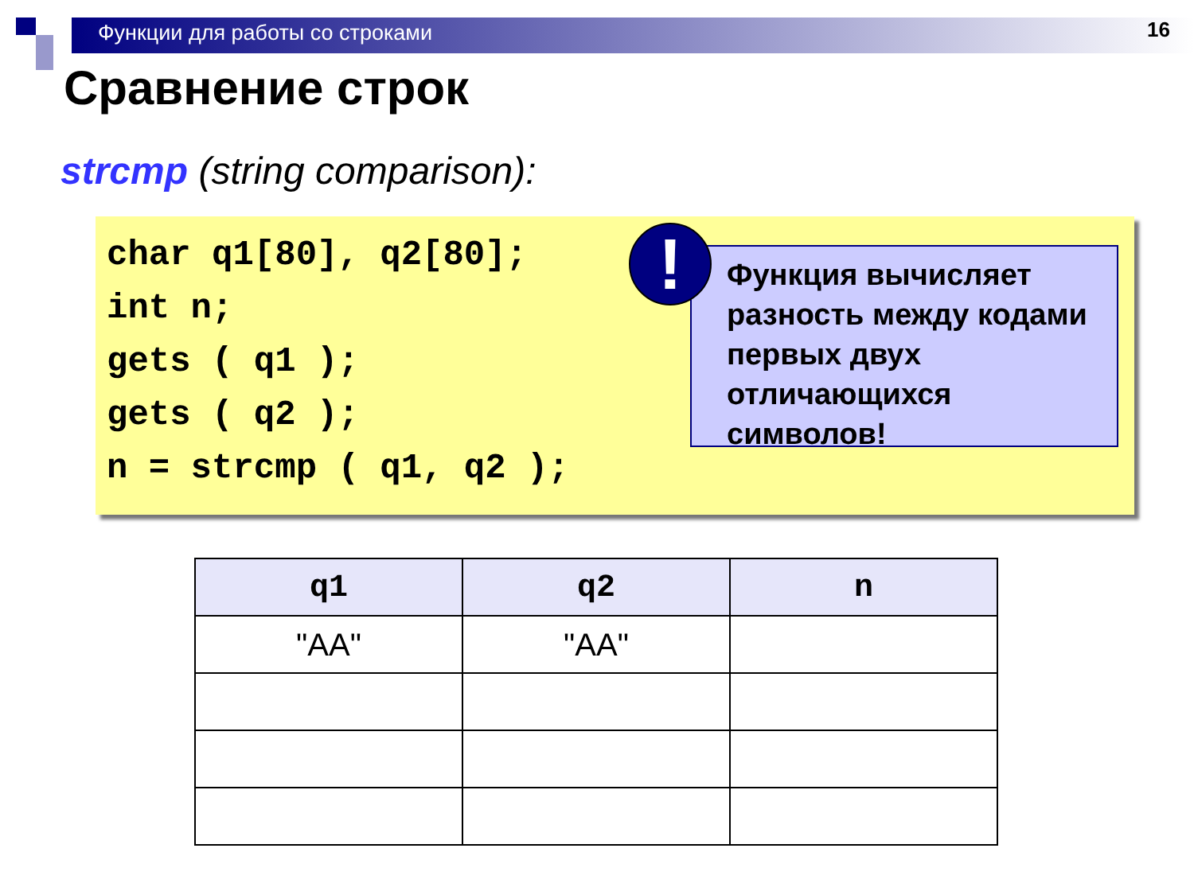Функции для работы со строками
16
Сравнение строк
strcmp (string comparison):
char q1[80], q2[80];
int n;
gets ( q1 );
gets ( q2 );
n = strcmp ( q1, q2 );
Функция вычисляет разность между кодами первых двух отличающихся символов!
!
| q1 | q2 | n |
| --- | --- | --- |
| "AA" | "AA" | |